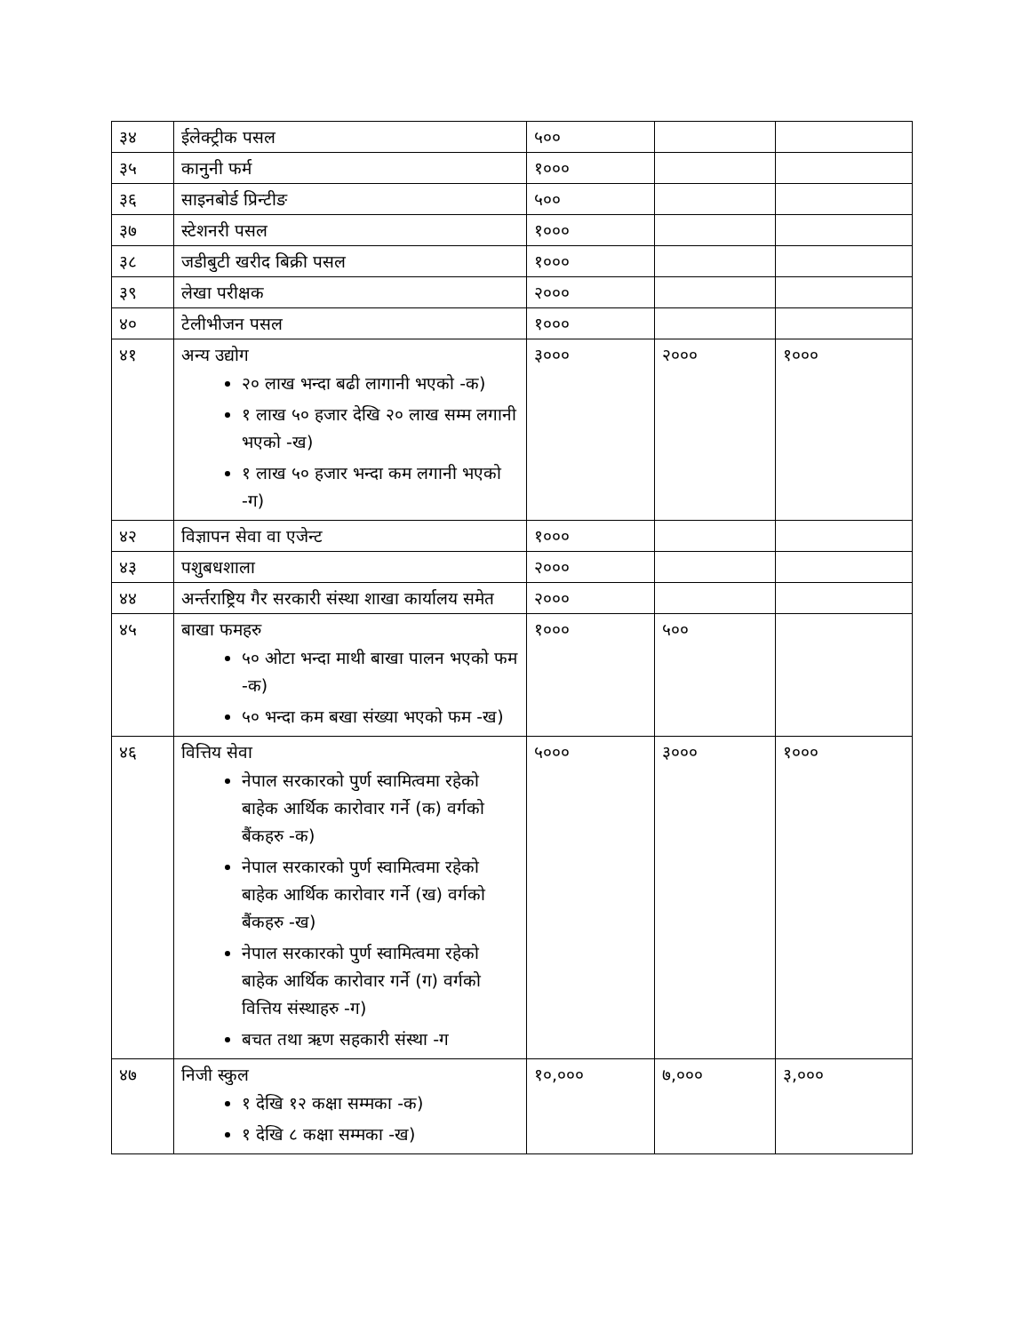| ३४ | ईलेक्ट्रीक पसल | ५०० | | |
| ३५ | कानुनी फर्म | १००० | | |
| ३६ | साइनबोर्ड प्रिन्टीङ | ५०० | | |
| ३७ | स्टेशनरी पसल | १००० | | |
| ३८ | जडीबुटी खरीद बिक्री पसल | १००० | | |
| ३९ | लेखा परीक्षक | २००० | | |
| ४० | टेलीभीजन पसल | १००० | | |
| ४१ | अन्य उद्योग २० लाख भन्दा बढी लागानी भएको -क) १ लाख ५० हजार देखि २० लाख सम्म लगानी भएको -ख) १ लाख ५० हजार भन्दा कम लगानी भएको -ग) | ३००० | २००० | १००० |
| ४२ | विज्ञापन सेवा वा एजेन्ट | १००० | | |
| ४३ | पशुबधशाला | २००० | | |
| ४४ | अर्न्तराष्ट्रिय गैर सरकारी संस्था शाखा कार्यालय समेत | २००० | | |
| ४५ | बाखा फमहरु ५० ओटा भन्दा माथी बाखा पालन भएको फम -क) ५० भन्दा कम बखा संख्या भएको फम -ख) | १००० | ५०० | |
| ४६ | वित्तिय सेवा नेपाल सरकारको पुर्ण स्वामित्वमा रहेको बाहेक आर्थिक कारोवार गर्ने (क) वर्गको बैंकहरु -क) नेपाल सरकारको पुर्ण स्वामित्वमा रहेको बाहेक आर्थिक कारोवार गर्ने (ख) वर्गको बैंकहरु -ख) नेपाल सरकारको पुर्ण स्वामित्वमा रहेको बाहेक आर्थिक कारोवार गर्ने (ग) वर्गको वित्तिय संस्थाहरु -ग) बचत तथा ऋण सहकारी संस्था -ग | ५००० | ३००० | १००० |
| ४७ | निजी स्कुल १ देखि १२ कक्षा सम्मका -क) १ देखि ८ कक्षा सम्मका -ख) | १०,००० | ७,००० | ३,००० |